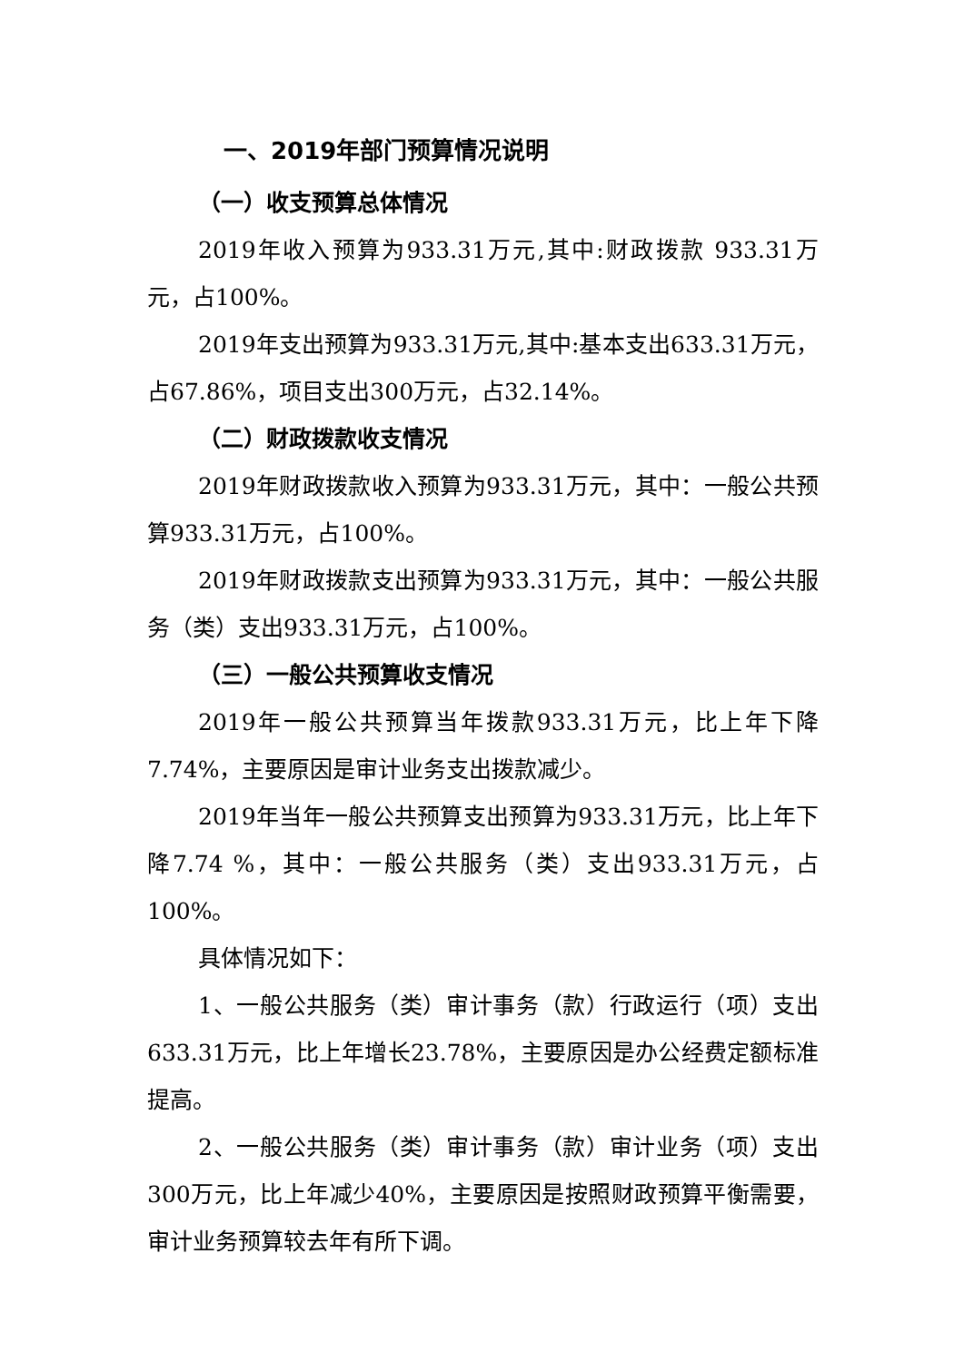一、2019年部门预算情况说明
（一）收支预算总体情况
2019年收入预算为933.31万元,其中:财政拨款 933.31万元，占100%。
2019年支出预算为933.31万元,其中:基本支出633.31万元，占67.86%，项目支出300万元，占32.14%。
（二）财政拨款收支情况
2019年财政拨款收入预算为933.31万元，其中：一般公共预算933.31万元，占100%。
2019年财政拨款支出预算为933.31万元，其中：一般公共服务（类）支出933.31万元，占100%。
（三）一般公共预算收支情况
2019年一般公共预算当年拨款933.31万元，比上年下降7.74%，主要原因是审计业务支出拨款减少。
2019年当年一般公共预算支出预算为933.31万元，比上年下降7.74 %，其中：一般公共服务（类）支出933.31万元，占100%。
具体情况如下：
1、一般公共服务（类）审计事务（款）行政运行（项）支出633.31万元，比上年增长23.78%，主要原因是办公经费定额标准提高。
2、一般公共服务（类）审计事务（款）审计业务（项）支出300万元，比上年减少40%，主要原因是按照财政预算平衡需要，审计业务预算较去年有所下调。